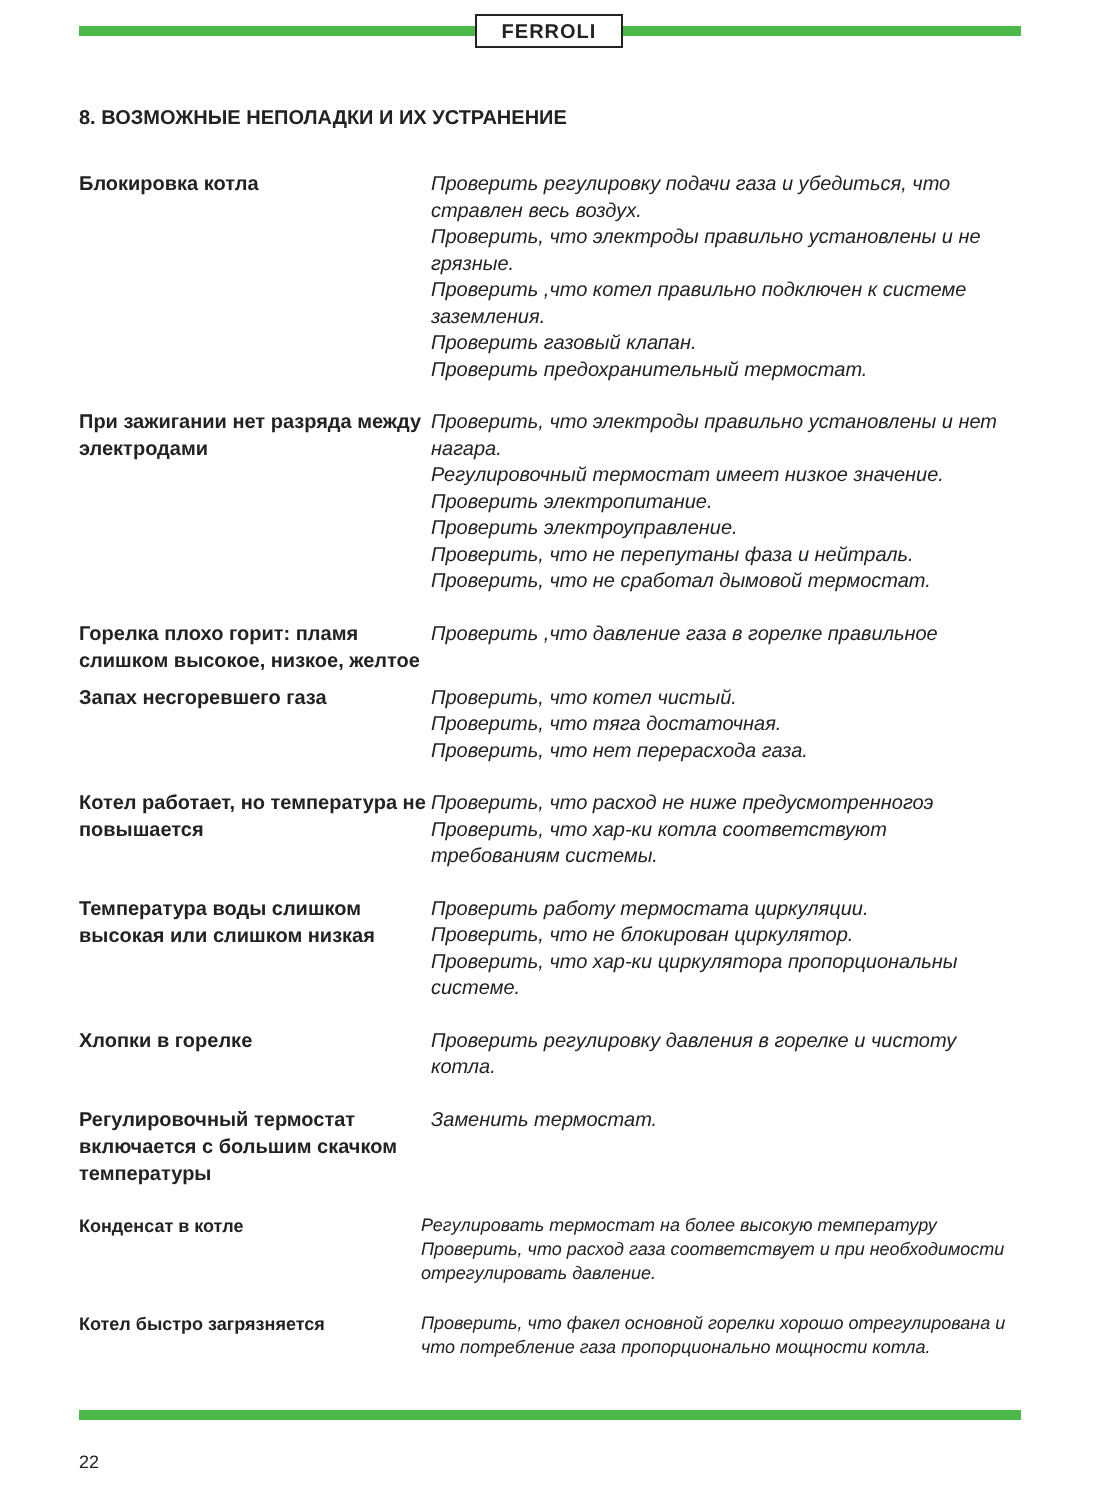FERROLI
8. ВОЗМОЖНЫЕ НЕПОЛАДКИ И ИХ УСТРАНЕНИЕ
Блокировка котла
Проверить регулировку подачи газа и убедиться, что стравлен весь воздух.
Проверить, что электроды правильно установлены и не грязные.
Проверить ,что котел правильно подключен к системе заземления.
Проверить газовый клапан.
Проверить предохранительный термостат.
При зажигании нет разряда между электродами
Проверить, что электроды правильно установлены и нет нагара.
Регулировочный термостат имеет низкое значение.
Проверить электропитание.
Проверить электроуправление.
Проверить, что не перепутаны фаза и нейтраль.
Проверить, что не сработал дымовой термостат.
Горелка плохо горит: пламя слишком высокое, низкое, желтое
Проверить ,что давление газа в горелке правильное
Запах несгоревшего газа
Проверить, что котел чистый.
Проверить, что тяга достаточная.
Проверить, что нет перерасхода газа.
Котел работает, но температура не повышается
Проверить, что расход не ниже предусмотренногоэ
Проверить, что хар-ки котла соответствуют требованиям системы.
Температура воды слишком высокая или слишком низкая
Проверить работу термостата циркуляции.
Проверить, что не блокирован циркулятор.
Проверить, что хар-ки циркулятора пропорциональны системе.
Хлопки в горелке
Проверить регулировку давления в горелке и чистоту котла.
Регулировочный термостат включается с большим скачком температуры
Заменить термостат.
Конденсат в котле
Регулировать термостат на более высокую температуру
Проверить, что расход газа соответствует и при необходимости отрегулировать давление.
Котел быстро загрязняется
Проверить, что факел основной горелки хорошо отрегулирована и что потребление газа пропорционально мощности котла.
22